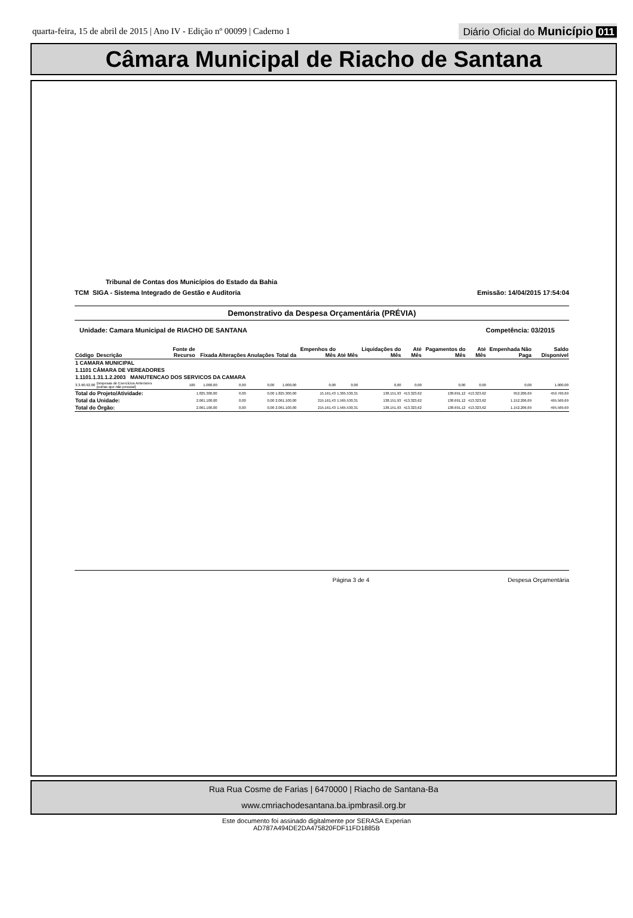quarta-feira, 15 de abril de 2015 | Ano IV - Edição nº 00099 | Caderno 1
Diário Oficial do Município 011
Câmara Municipal de Riacho de Santana
Tribunal de Contas dos Municípios do Estado da Bahia
TCM SIGA - Sistema Integrado de Gestão e Auditoria Emissão: 14/04/2015 17:54:04
Demonstrativo da Despesa Orçamentária (PRÉVIA)
Unidade: Camara Municipal de RIACHO DE SANTANA Competência: 03/2015
| Código | Descrição | Fonte de Recurso | Fixada | Alterações | Anulações | Total da | Empenhos do Mês | Até Mês | Liquidações do Mês | Até Mês | Pagamentos do Mês | Até Mês | Empenhada Não Paga | Saldo Disponível |
| --- | --- | --- | --- | --- | --- | --- | --- | --- | --- | --- | --- | --- | --- | --- |
| 1 CAMARA MUNICIPAL | | | | | | | | | | | | | | |
| 1.1101 CÂMARA DE VEREADORES | | | | | | | | | | | | | | |
| 1.1101.1.31.1.2.2003 MANUTENCAO DOS SERVICOS DA CAMARA | | | | | | | | | | | | | | |
| 3.3.90.92.00 | Despesas de Exercícios Anteriores (outras que não pessoal) | 100 | 1.000,00 | 0,00 | 0,00 | 1.000,00 | 0,00 | 0,00 | 0,00 | 0,00 | 0,00 | 0,00 | 0,00 | 1.000,00 |
| Total do Projeto/Atividade: | | | 1.825.300,00 | 0,00 | 0,00 | 1.825.300,00 | 15.161,43 | 1.365.530,31 | 138.151,93 | 413.323,62 | 138.691,12 | 413.323,62 | 952.206,69 | 459.769,69 |
| Total da Unidade: | | | 2.061.100,00 | 0,00 | 0,00 | 2.061.100,00 | 215.161,43 | 1.565.530,31 | 138.151,93 | 413.323,62 | 138.691,12 | 413.323,62 | 1.152.206,69 | 495.569,69 |
| Total do Órgão: | | | 2.061.100,00 | 0,00 | 0,00 | 2.061.100,00 | 215.161,43 | 1.565.530,31 | 138.151,93 | 413.323,62 | 138.691,12 | 413.323,62 | 1.152.206,69 | 495.569,69 |
Página 3 de 4 Despesa Orçamentária
Rua Rua Cosme de Farias | 6470000 | Riacho de Santana-Ba
www.cmriachodesantana.ba.ipmbrasil.org.br
Este documento foi assinado digitalmente por SERASA Experian
AD787A494DE2DA475820FDF11FD1885B